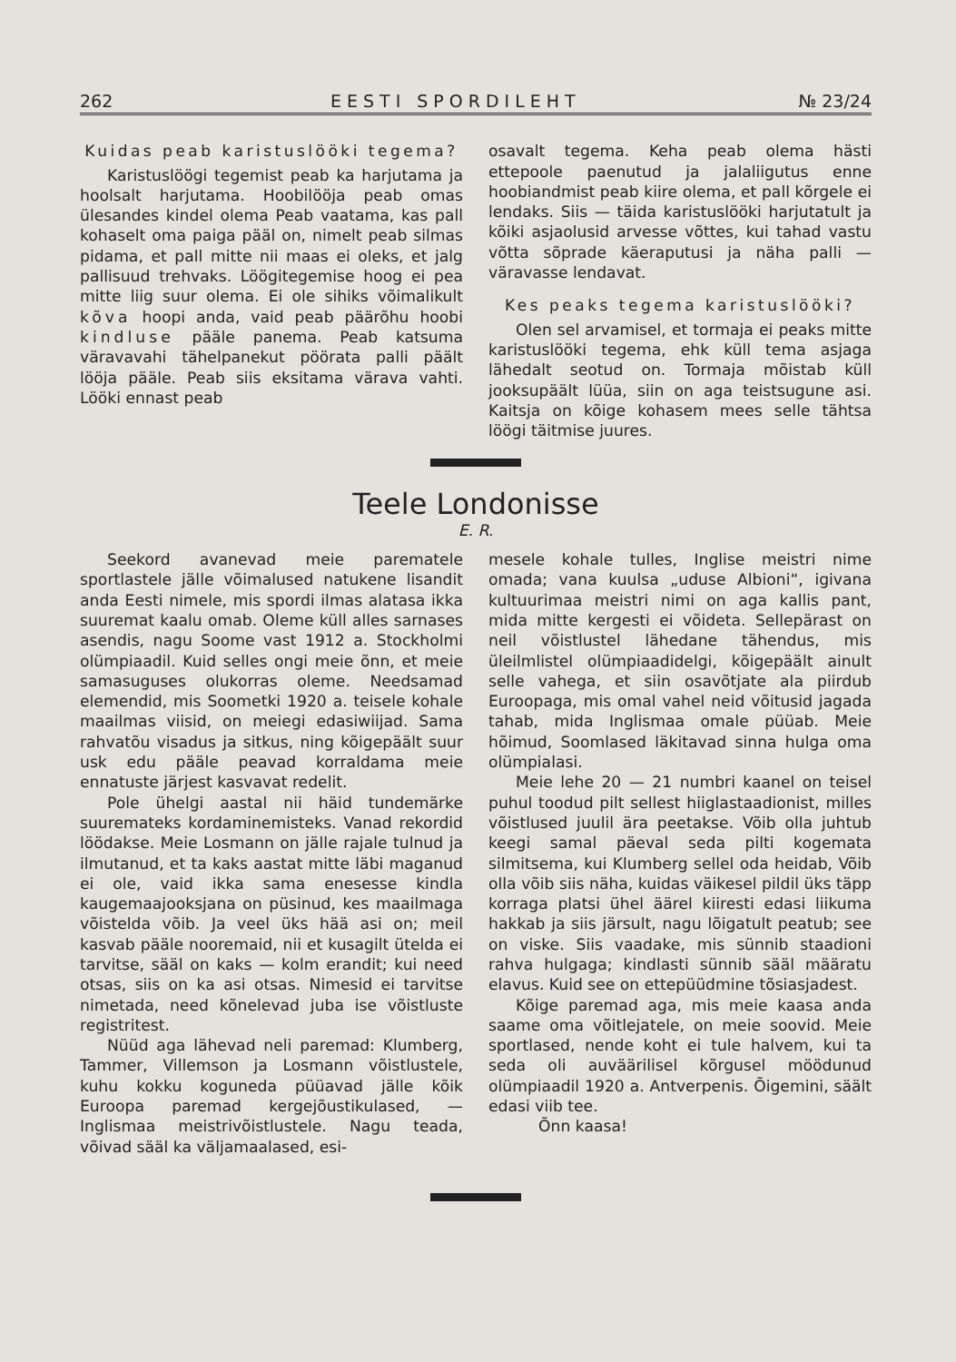262 EESTI SPORDILEHT № 23/24
Kuidas peab karistuslööki tegema?
Karistuslöögi tegemist peab ka harjutama ja hoolsalt harjutama. Hoobilööja peab omas ülesandes kindel olema Peab vaatama, kas pall kohaselt oma paiga pääl on, nimelt peab silmas pidama, et pall mitte nii maas ei oleks, et jalg pallisuud trehvaks. Löögitegemise hoog ei pea mitte liig suur olema. Ei ole sihiks võimalikult kõva hoopi anda, vaid peab päärõhu hoobi kindluse pääle panema. Peab katsuma väravavahi tähelpanekut pöörata palli päält lööja pääle. Peab siis eksitama värava vahti. Lööki ennast peab
osavalt tegema. Keha peab olema hästi ettepoole paenutud ja jalaliigutus enne hoobiandmist peab kiire olema, et pall kõrgele ei lendaks. Siis — täida karistuslööki harjutatult ja kõiki asjaolusid arvesse võttes, kui tahad vastu võtta sõprade käeraputusi ja näha palli — väravasse lendavat.
Kes peaks tegema karistuslööki?
Olen sel arvamisel, et tormaja ei peaks mitte karistuslööki tegema, ehk küll tema asjaga lähedalt seotud on. Tormaja mõistab küll jooksupäält lüüa, siin on aga teistsugune asi. Kaitsja on kõige kohasem mees selle tähtsa löögi täitmise juures.
Teele Londonisse
E. R.
Seekord avanevad meie parematele sportlastele jälle võimalused natukene lisandit anda Eesti nimele, mis spordi ilmas alatasa ikka suuremat kaalu omab. Oleme küll alles sarnases asendis, nagu Soome vast 1912 a. Stockholmi olümpiaadil. Kuid selles ongi meie õnn, et meie samasuguses olukorras oleme. Needsamad elemendid, mis Soometki 1920 a. teisele kohale maailmas viisid, on meiegi edasiwiijad. Sama rahvatõu visadus ja sitkus, ning kõigepäält suur usk edu pääle peavad korraldama meie ennatuste järjest kasvavat redelit.
Pole ühelgi aastal nii häid tundemärke suuremateks kordaminemisteks. Vanad rekordid löödakse. Meie Losmann on jälle rajale tulnud ja ilmutanud, et ta kaks aastat mitte läbi maganud ei ole, vaid ikka sama enesesse kindla kaugemaajooksjana on püsinud, kes maailmaga võistelda võib. Ja veel üks hää asi on; meil kasvab pääle nooremaid, nii et kusagilt ütelda ei tarvitse, sääl on kaks — kolm erandit; kui need otsas, siis on ka asi otsas. Nimesid ei tarvitse nimetada, need kõnelevad juba ise võistluste registritest.
Nüüd aga lähevad neli paremad: Klumberg, Tammer, Villemson ja Losmann võistlustele, kuhu kokku koguneda püüavad jälle kõik Euroopa paremad kergejõustikulased, — Inglismaa meistrivõistlustele. Nagu teada, võivad sääl ka väljamaalased, esi-
mesele kohale tulles, Inglise meistri nime omada; vana kuulsa „uduse Albioni“, igivana kultuurimaa meistri nimi on aga kallis pant, mida mitte kergesti ei võideta. Sellepärast on neil võistlustel lähedane tähendus, mis üleilmlistel olümpiaadidelgi, kõigepäält ainult selle vahega, et siin osavõtjate ala piirdub Euroopaga, mis omal vahel neid võitusid jagada tahab, mida Inglismaa omale püüab. Meie hõimud, Soomlased läkitavad sinna hulga oma olümpialasi.
Meie lehe 20 — 21 numbri kaanel on teisel puhul toodud pilt sellest hiiglastaadionist, milles võistlused juulil ära peetakse. Võib olla juhtub keegi samal päeval seda pilti kogemata silmitsema, kui Klumberg sellel oda heidab, Võib olla võib siis näha, kuidas väikesel pildil üks täpp korraga platsi ühel äärel kiiresti edasi liikuma hakkab ja siis järsult, nagu lõigatult peatub; see on viske. Siis vaadake, mis sünnib staadioni rahva hulgaga; kindlasti sünnib sääl määratu elavus. Kuid see on ettepüüdmine tõsiasjadest.
Kõige paremad aga, mis meie kaasa anda saame oma võitlejatele, on meie soovid. Meie sportlased, nende koht ei tule halvem, kui ta seda oli auväärilisel kõrgusel möödunud olümpiaadil 1920 a. Antverpenis. Õigemini, säält edasi viib tee.
Õnn kaasa!